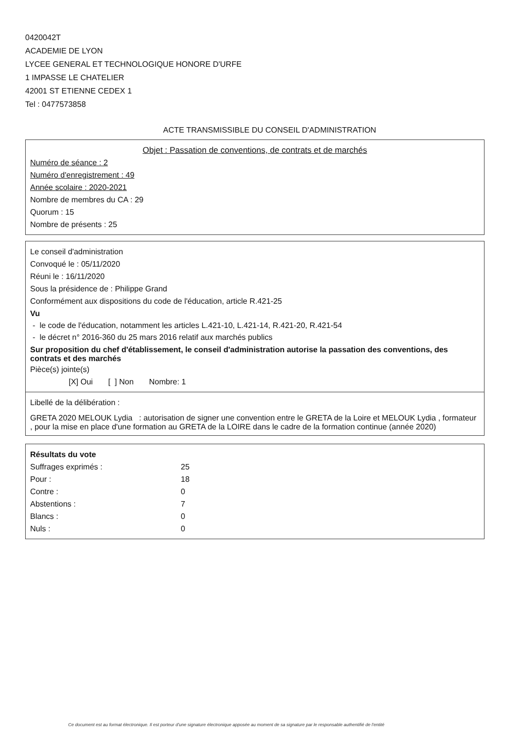0420042T
ACADEMIE DE LYON
LYCEE GENERAL ET TECHNOLOGIQUE HONORE D'URFE
1 IMPASSE LE CHATELIER
42001 ST ETIENNE CEDEX 1
Tel : 0477573858
ACTE TRANSMISSIBLE DU CONSEIL D'ADMINISTRATION
Objet : Passation de conventions, de contrats et de marchés
Numéro de séance : 2
Numéro d'enregistrement : 49
Année scolaire : 2020-2021
Nombre de membres du CA : 29
Quorum : 15
Nombre de présents : 25
Le conseil d'administration
Convoqué le : 05/11/2020
Réuni le : 16/11/2020
Sous la présidence de : Philippe Grand
Conformément aux dispositions du code de l'éducation, article R.421-25
Vu
- le code de l'éducation, notamment les articles L.421-10, L.421-14, R.421-20, R.421-54
- le décret n° 2016-360 du 25 mars 2016 relatif aux marchés publics
Sur proposition du chef d'établissement, le conseil d'administration autorise la passation des conventions, des contrats et des marchés
Pièce(s) jointe(s)
[X] Oui [ ] Non Nombre: 1
Libellé de la délibération :
GRETA 2020 MELOUK Lydia : autorisation de signer une convention entre le GRETA de la Loire et MELOUK Lydia , formateur , pour la mise en place d'une formation au GRETA de la LOIRE dans le cadre de la formation continue (année 2020)
Résultats du vote
| Suffrages exprimés : | 25 |
| Pour : | 18 |
| Contre : | 0 |
| Abstentions : | 7 |
| Blancs : | 0 |
| Nuls : | 0 |
Ce document est au format électronique. Il est porteur d'une signature électronique apposée au moment de sa signature par le responsable authentifié de l'entité